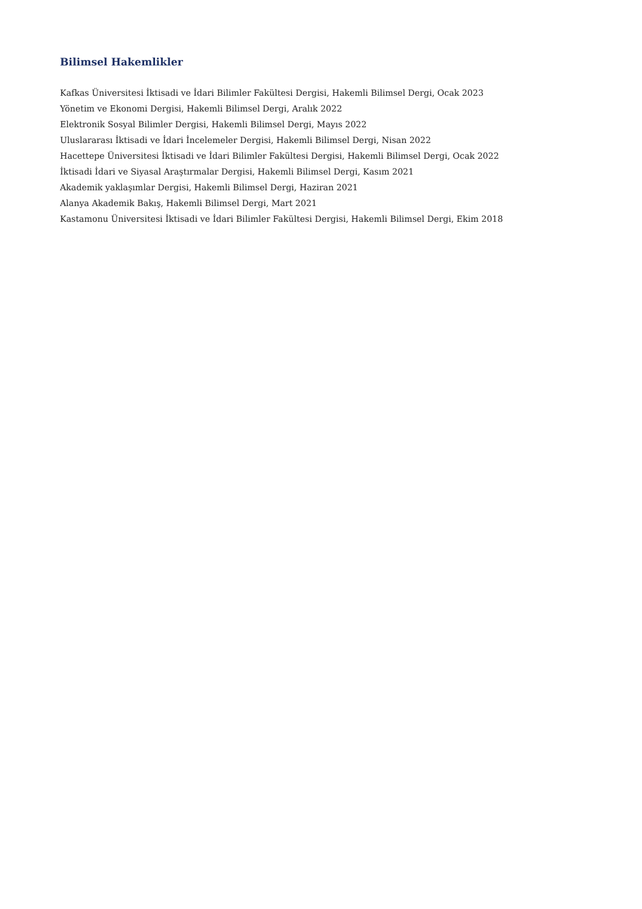Bilimsel Hakemlikler
Kafkas Üniversitesi İktisadi ve İdari Bilimler Fakültesi Dergisi, Hakemli Bilimsel Dergi, Ocak 2023
Yönetim ve Ekonomi Dergisi, Hakemli Bilimsel Dergi, Aralık 2022
Elektronik Sosyal Bilimler Dergisi, Hakemli Bilimsel Dergi, Mayıs 2022
Uluslararası İktisadi ve İdari İncelemeler Dergisi, Hakemli Bilimsel Dergi, Nisan 2022
Hacettepe Üniversitesi İktisadi ve İdari Bilimler Fakültesi Dergisi, Hakemli Bilimsel Dergi, Ocak 2022
İktisadi İdari ve Siyasal Araştırmalar Dergisi, Hakemli Bilimsel Dergi, Kasım 2021
Akademik yaklaşımlar Dergisi, Hakemli Bilimsel Dergi, Haziran 2021
Alanya Akademik Bakış, Hakemli Bilimsel Dergi, Mart 2021
Kastamonu Üniversitesi İktisadi ve İdari Bilimler Fakültesi Dergisi, Hakemli Bilimsel Dergi, Ekim 2018